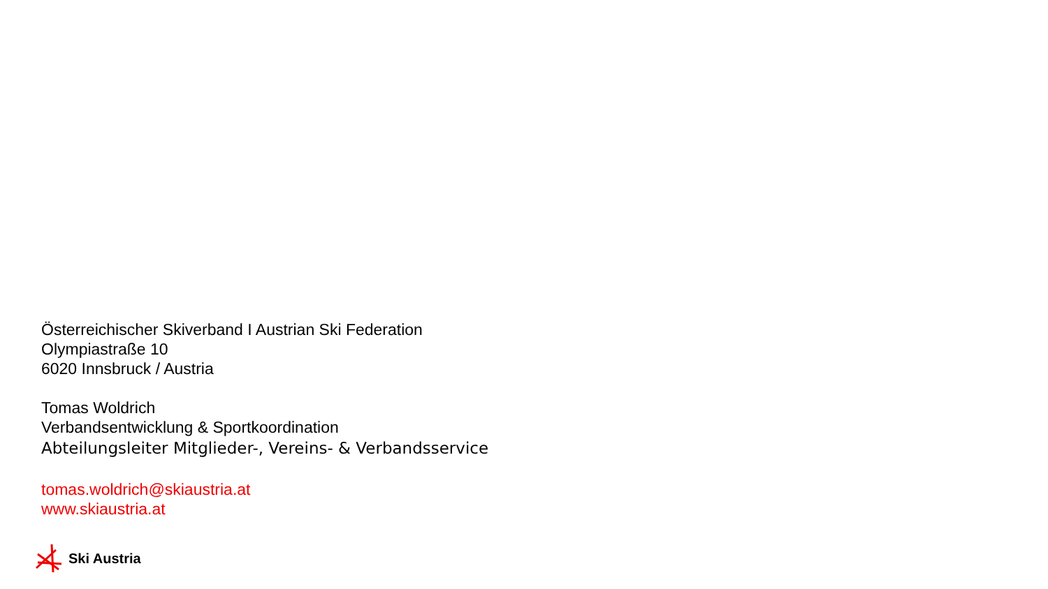Österreichischer Skiverband I Austrian Ski Federation
Olympiastraße 10
6020 Innsbruck / Austria
Tomas Woldrich
Verbandsentwicklung & Sportkoordination
Abteilungsleiter Mitglieder-, Vereins- & Verbandsservice
tomas.woldrich@skiaustria.at
www.skiaustria.at
Ski Austria